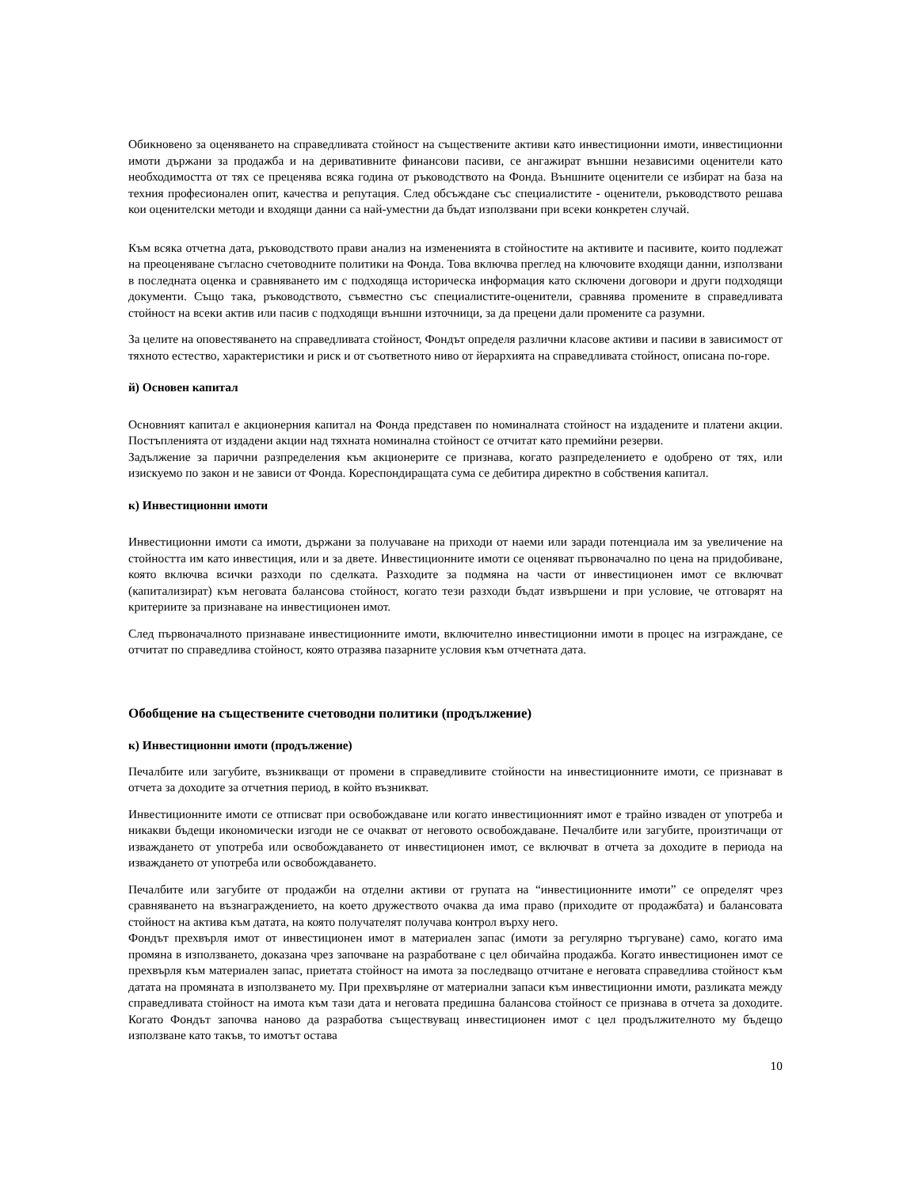Обикновено за оценяването на справедливата стойност на съществените активи като инвестиционни имоти, инвестиционни имоти държани за продажба и на деривативните финансови пасиви, се ангажират външни независими оценители като необходимостта от тях се преценява всяка година от ръководството на Фонда. Външните оценители се избират на база на техния професионален опит, качества и репутация. След обсъждане със специалистите - оценители, ръководството решава кои оценителски методи и входящи данни са най-уместни да бъдат използвани при всеки конкретен случай.
Към всяка отчетна дата, ръководството прави анализ на измененията в стойностите на активите и пасивите, които подлежат на преоценяване съгласно счетоводните политики на Фонда. Това включва преглед на ключовите входящи данни, използвани в последната оценка и сравняването им с подходяща историческа информация като сключени договори и други подходящи документи. Също така, ръководството, съвместно със специалистите-оценители, сравнява промените в справедливата стойност на всеки актив или пасив с подходящи външни източници, за да прецени дали промените са разумни.
За целите на оповестяването на справедливата стойност, Фондът определя различни класове активи и пасиви в зависимост от тяхното естество, характеристики и риск и от съответното ниво от йерархията на справедливата стойност, описана по-горе.
й) Основен капитал
Основният капитал е акционерния капитал на Фонда представен по номиналната стойност на издадените и платени акции. Постъпленията от издадени акции над тяхната номинална стойност се отчитат като премийни резерви.
Задължение за парични разпределения към акционерите се признава, когато разпределението е одобрено от тях, или изискуемо по закон и не зависи от Фонда. Кореспондиращата сума се дебитира директно в собствения капитал.
к) Инвестиционни имоти
Инвестиционни имоти са имоти, държани за получаване на приходи от наеми или заради потенциала им за увеличение на стойността им като инвестиция, или и за двете. Инвестиционните имоти се оценяват първоначално по цена на придобиване, която включва всички разходи по сделката. Разходите за подмяна на части от инвестиционен имот се включват (капитализират) към неговата балансова стойност, когато тези разходи бъдат извършени и при условие, че отговарят на критериите за признаване на инвестиционен имот.
След първоначалното признаване инвестиционните имоти, включително инвестиционни имоти в процес на изграждане, се отчитат по справедлива стойност, която отразява пазарните условия към отчетната дата.
Обобщение на съществените счетоводни политики (продължение)
к) Инвестиционни имоти (продължение)
Печалбите или загубите, възникващи от промени в справедливите стойности на инвестиционните имоти, се признават в отчета за доходите за отчетния период, в който възникват.
Инвестиционните имоти се отписват при освобождаване или когато инвестиционният имот е трайно изваден от употреба и никакви бъдещи икономически изгоди не се очакват от неговото освобождаване. Печалбите или загубите, произтичащи от изваждането от употреба или освобождаването от инвестиционен имот, се включват в отчета за доходите в периода на изваждането от употреба или освобождаването.
Печалбите или загубите от продажби на отделни активи от групата на “инвестиционните имоти” се определят чрез сравняването на възнаграждението, на което дружеството очаква да има право (приходите от продажбата) и балансовата стойност на актива към датата, на която получателят получава контрол върху него.
Фондът прехвърля имот от инвестиционен имот в материален запас (имоти за регулярно търгуване) само, когато има промяна в използването, доказана чрез започване на разработване с цел обичайна продажба. Когато инвестиционен имот се прехвърля към материален запас, приетата стойност на имота за последващо отчитане е неговата справедлива стойност към датата на промяната в използването му. При прехвърляне от материални запаси към инвестиционни имоти, разликата между справедливата стойност на имота към тази дата и неговата предишна балансова стойност се признава в отчета за доходите. Когато Фондът започва наново да разработва съществуващ инвестиционен имот с цел продължителното му бъдещо използване като такъв, то имотът остава
10